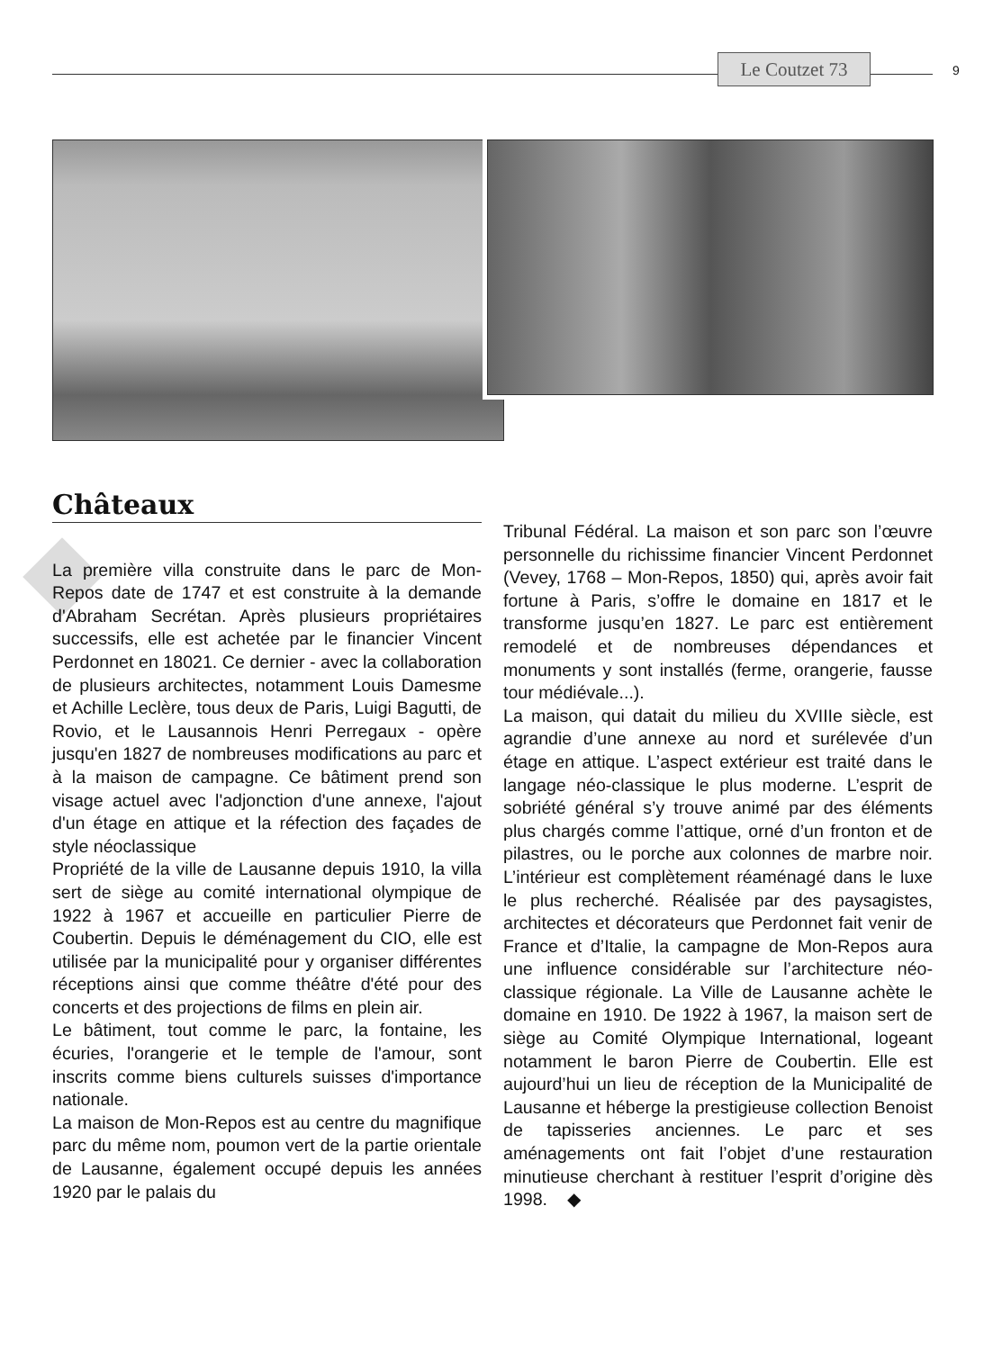Le Coutzet 73
9
Châteaux
La première villa construite dans le parc de Mon-Repos date de 1747 et est construite à la demande d'Abraham Secrétan. Après plusieurs propriétaires successifs, elle est achetée par le financier Vincent Perdonnet en 18021. Ce dernier - avec la collaboration de plusieurs architectes, notamment Louis Damesme et Achille Leclère, tous deux de Paris, Luigi Bagutti, de Rovio, et le Lausannois Henri Perregaux - opère jusqu'en 1827 de nombreuses modifications au parc et à la maison de campagne. Ce bâtiment prend son visage actuel avec l'adjonction d'une annexe, l'ajout d'un étage en attique et la réfection des façades de style néoclassique
Propriété de la ville de Lausanne depuis 1910, la villa sert de siège au comité international olympique de 1922 à 1967 et accueille en particulier Pierre de Coubertin. Depuis le déménagement du CIO, elle est utilisée par la municipalité pour y organiser différentes réceptions ainsi que comme théâtre d'été pour des concerts et des projections de films en plein air.
Le bâtiment, tout comme le parc, la fontaine, les écuries, l'orangerie et le temple de l'amour, sont inscrits comme biens culturels suisses d'importance nationale.
La maison de Mon-Repos est au centre du magnifique parc du même nom, poumon vert de la partie orientale de Lausanne, également occupé depuis les années 1920 par le palais du
Tribunal Fédéral. La maison et son parc son l’œuvre personnelle du richissime financier Vincent Perdonnet (Vevey, 1768 – Mon-Repos, 1850) qui, après avoir fait fortune à Paris, s’offre le domaine en 1817 et le transforme jusqu’en 1827. Le parc est entièrement remodelé et de nombreuses dépendances et monuments y sont installés (ferme, orangerie, fausse tour médiévale...).
La maison, qui datait du milieu du XVIIIe siècle, est agrandie d’une annexe au nord et surélevée d’un étage en attique. L’aspect extérieur est traité dans le langage néo-classique le plus moderne. L’esprit de sobriété général s’y trouve animé par des éléments plus chargés comme l’attique, orné d’un fronton et de pilastres, ou le porche aux colonnes de marbre noir. L’intérieur est complètement réaménagé dans le luxe le plus recherché. Réalisée par des paysagistes, architectes et décorateurs que Perdonnet fait venir de France et d’Italie, la campagne de Mon-Repos aura une influence considérable sur l’architecture néo-classique régionale. La Ville de Lausanne achète le domaine en 1910. De 1922 à 1967, la maison sert de siège au Comité Olympique International, logeant notamment le baron Pierre de Coubertin. Elle est aujourd’hui un lieu de réception de la Municipalité de Lausanne et héberge la prestigieuse collection Benoist de tapisseries anciennes. Le parc et ses aménagements ont fait l’objet d’une restauration minutieuse cherchant à restituer l’esprit d’origine dès 1998. ◆